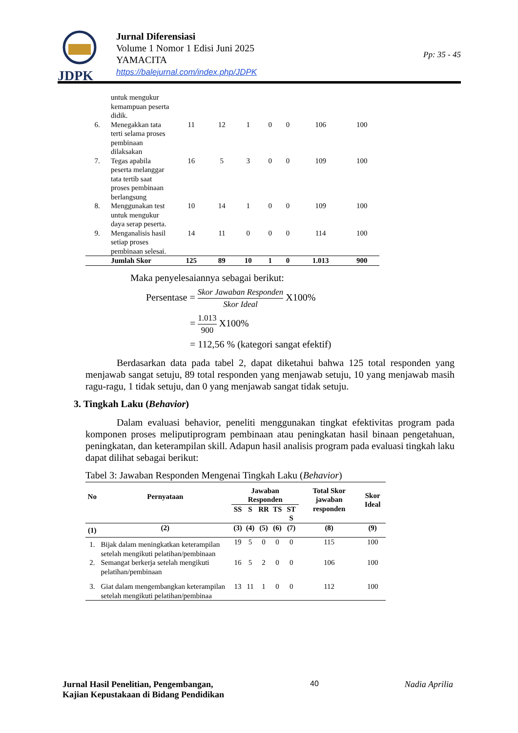JDPK
Jurnal Diferensiasi
Volume 1 Nomor 1 Edisi Juni 2025
YAMACITA
https://balejurnal.com/index.php/JDPK
Pp: 35 - 45
| | untuk mengukur kemampuan peserta didik. | | | | | | | |
| 6. | Menegakkan tata terti selama proses pembinaan dilaksakan | 11 | 12 | 1 | 0 | 0 | 106 | 100 |
| 7. | Tegas apabila peserta melanggar tata tertib saat proses pembinaan berlangsung | 16 | 5 | 3 | 0 | 0 | 109 | 100 |
| 8. | Menggunakan test untuk mengukur daya serap peserta. | 10 | 14 | 1 | 0 | 0 | 109 | 100 |
| 9. | Menganalisis hasil setiap proses pembinaan selesai. | 14 | 11 | 0 | 0 | 0 | 114 | 100 |
| | Jumlah Skor | 125 | 89 | 10 | 1 | 0 | 1.013 | 900 |
Maka penyelesaiannya sebagai berikut:
Persentase = Skor Jawaban Responden Skor Ideal X100%
= 1.013 900 X100%
= 112,56 % (kategori sangat efektif)
Berdasarkan data pada tabel 2, dapat diketahui bahwa 125 total responden yang menjawab sangat setuju, 89 total responden yang menjawab setuju, 10 yang menjawab masih ragu-ragu, 1 tidak setuju, dan 0 yang menjawab sangat tidak setuju.
3. Tingkah Laku (Behavior)
Dalam evaluasi behavior, peneliti menggunakan tingkat efektivitas program pada komponen proses meliputiprogram pembinaan atau peningkatan hasil binaan pengetahuan, peningkatan, dan keterampilan skill. Adapun hasil analisis program pada evaluasi tingkah laku dapat dilihat sebagai berikut:
Tabel 3: Jawaban Responden Mengenai Tingkah Laku (Behavior)
| No | Pernyataan | Jawaban Responden | | | | | Total Skor jawaban responden | Skor Ideal |
| --- | --- | --- | --- | --- | --- | --- | --- | --- |
| | | SS | S | RR | TS | ST S | | |
| (1) | (2) | (3) | (4) | (5) | (6) | (7) | (8) | (9) |
| 1. | Bijak dalam meningkatkan keterampilan setelah mengikuti pelatihan/pembinaan | 19 | 5 | 0 | 0 | 0 | 115 | 100 |
| 2. | Semangat berkerja setelah mengikuti pelatihan/pembinaan | 16 | 5 | 2 | 0 | 0 | 106 | 100 |
| 3. | Giat dalam mengembangkan keterampilan setelah mengikuti pelatihan/pembinaa | 13 | 11 | 1 | 0 | 0 | 112 | 100 |
Jurnal Hasil Penelitian, Pengembangan,
Kajian Kepustakaan di Bidang Pendidikan 40 Nadia Aprilia